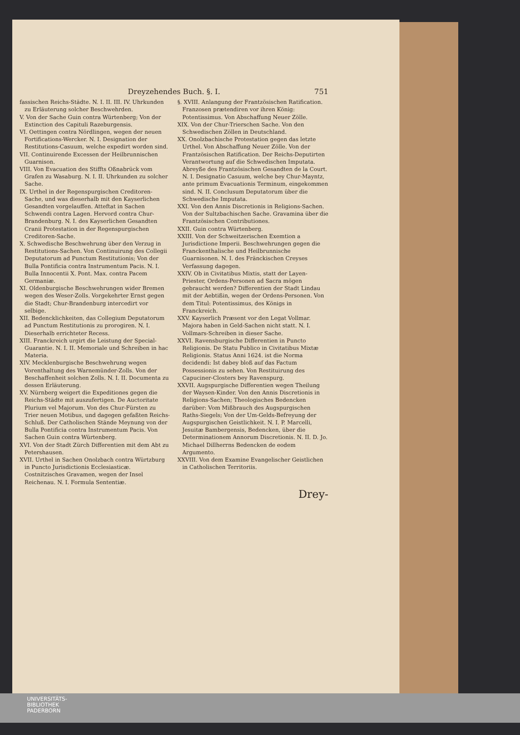Dreyzehendes Buch. §. I. 751
fassischen Reichs-Städte. N. I. II. III. IV. Uhrkunden zu Erläuterung solcher Beschwehrden.
V. Von der Sache Guin contra Würtenberg; Von der Extinction des Capituli Razeburgensis.
VI. Oettingen contra Nördlingen, wegen der neuen Fortifications-Wercker. N. I. Designation der Restitutions-Casuum, welche expedirt worden sind.
VII. Continuirende Excessen der Heilbrunnischen Guarnison.
VIII. Von Evacuation des Stiffts Oßnabrück vom Grafen zu Wasaburg. N. I. II. Uhrkunden zu solcher Sache.
IX. Urthel in der Regenspurgischen Creditoren-Sache, und was dieserhalb mit den Kayserlichen Gesandten vorgelauffen. Atteftat in Sachen Schwendi contra Lagen. Hervord contra Chur-Brandenburg. N. I. des Kayserlichen Gesandten Cranii Protestation in der Regenspurgischen Creditoren-Sache.
X. Schwedische Beschwehrung über den Verzug in Restitutions-Sachen. Von Continuirung des Collegii Deputatorum ad Punctum Restitutionis; Von der Bulla Pontificia contra Instrumentum Pacis. N. I. Bulla Innocentii X. Pont. Max. contra Pacem Germaniæ.
XI. Oldenburgische Beschwehrungen wider Bremen wegen des Weser-Zolls. Vorgekehrter Ernst gegen die Stadt; Chur-Brandenburg intercedirt vor selbige.
XII. Bedencklichkeiten, das Collegium Deputatorum ad Punctum Restitutionis zu prorogiren. N. I. Dieserhalb errichteter Recess.
XIII. Franckreich urgirt die Leistung der Special-Guarantie. N. I. II. Memoriale und Schreiben in hac Materia.
XIV. Mecklenburgische Beschwehrung wegen Vorenthaltung des Warnemünder-Zolls. Von der Beschaffenheit solchen Zolls. N. I. II. Documenta zu dessen Erläuterung.
XV. Nürnberg weigert die Expeditiones gegen die Reichs-Städte mit auszufertigen. De Auctoritate Plurium vel Majorum. Von des Chur-Fürsten zu Trier neuen Motibus, und dagegen gefaßten Reichs-Schluß. Der Catholischen Stände Meynung von der Bulla Pontificia contra Instrumentum Pacis. Von Sachen Guin contra Würtenberg.
XVI. Von der Stadt Zürch Differentien mit dem Abt zu Petershausen.
XVII. Urthel in Sachen Onolzbach contra Würtzburg in Puncto Jurisdictionis Ecclesiasticæ. Costnitzisches Gravamen, wegen der Insel Reichenau. N. I. Formula Sententiæ.
§. XVIII. Anlangung der Frantzösischen Ratification. Franzosen prætendiren vor ihren König: Potentissimus. Von Abschaffung Neuer Zölle.
XIX. Von der Chur-Trierschen Sache. Von den Schwedischen Zöllen in Deutschland.
XX. Onolzbachische Protestation gegen das letzte Urthel. Von Abschaffung Neuer Zölle. Von der Frantzösischen Ratification. Der Reichs-Deputirten Verantwortung auf die Schwedischen Imputata. Abreyße des Frantzösischen Gesandten de la Court. N. I. Designatio Casuum, welche bey Chur-Mayntz, ante primum Evacuationis Terminum, eingekommen sind. N. II. Conclusum Deputatorum über die Schwedische Imputata.
XXI. Von den Annis Discretionis in Religions-Sachen. Von der Sultzbachischen Sache. Gravamina über die Frantzösischen Contributiones.
XXII. Guin contra Würtenberg.
XXIII. Von der Schweitzerischen Exemtion a Jurisdictione Imperii. Beschwehrungen gegen die Franckenthalische und Heilbrunnische Guarnisonen. N. I. des Fränckischen Creyses Verfassung dagegen.
XXIV. Ob in Civitatibus Mixtis, statt der Layen-Priester, Ordens-Personen ad Sacra mögen gebraucht werden? Differentien der Stadt Lindau mit der Aebtißin, wegen der Ordens-Personen. Von dem Titul: Potentissimus, des Königs in Franckreich.
XXV. Kayserlich Præsent vor den Legat Vollmar. Majora haben in Geld-Sachen nicht statt. N. I. Vollmars-Schreiben in dieser Sache.
XXVI. Ravensburgische Differentien in Puncto Religionis. De Statu Publico in Civitatibus Mixtæ Religionis. Status Anni 1624. ist die Norma decidendi: Ist dabey bloß auf das Factum Possessionis zu sehen. Von Restituirung des Capuciner-Closters bey Ravenspurg.
XXVII. Augspurgische Differentien wegen Theilung der Waysen-Kinder. Von den Annis Discretionis in Religions-Sachen; Theologisches Bedencken darüber: Vom Mißbrauch des Augspurgischen Raths-Siegels; Von der Um-Gelds-Befreyung der Augspurgischen Geistlichkeit. N. I. P. Marcelli, Jesuitæ Bambergensis, Bedencken, über die Determinationem Annorum Discretionis. N. II. D. Jo. Michael Dillherrns Bedencken de eodem Argumento.
XXVIII. Von dem Examine Evangelischer Geistlichen in Catholischen Territoriis.
Drey-
UNIVERSITÄTS-
BIBLIOTHEK
PADERBORN